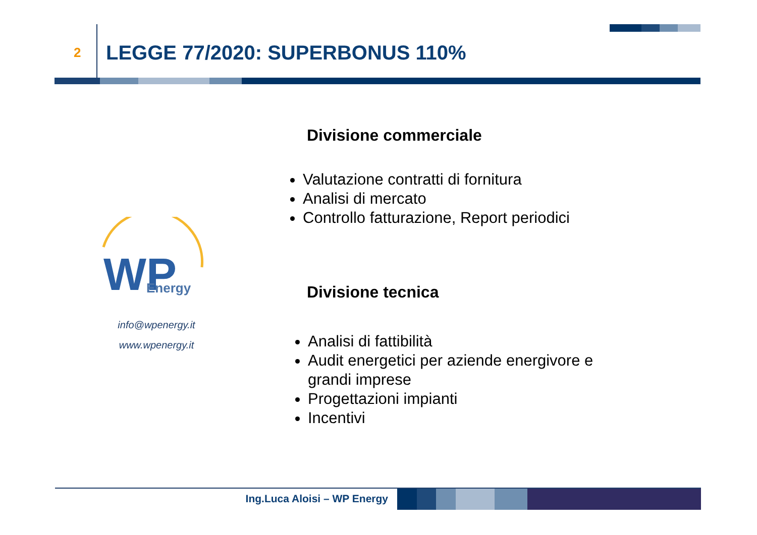2
LEGGE 77/2020: SUPERBONUS 110%
WP
Energy
info@wpenergy.it
www.wpenergy.it
Divisione commerciale
Valutazione contratti di fornitura
Analisi di mercato
Controllo fatturazione, Report periodici
Divisione tecnica
Analisi di fattibilità
Audit energetici per aziende energivore e grandi imprese
Progettazioni impianti
Incentivi
Ing.Luca Aloisi – WP Energy